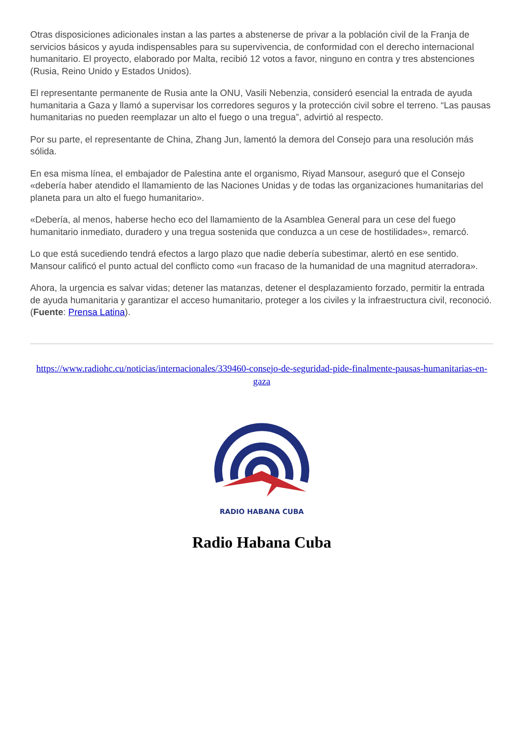Otras disposiciones adicionales instan a las partes a abstenerse de privar a la población civil de la Franja de servicios básicos y ayuda indispensables para su supervivencia, de conformidad con el derecho internacional humanitario. El proyecto, elaborado por Malta, recibió 12 votos a favor, ninguno en contra y tres abstenciones (Rusia, Reino Unido y Estados Unidos).
El representante permanente de Rusia ante la ONU, Vasili Nebenzia, consideró esencial la entrada de ayuda humanitaria a Gaza y llamó a supervisar los corredores seguros y la protección civil sobre el terreno. “Las pausas humanitarias no pueden reemplazar un alto el fuego o una tregua”, advirtió al respecto.
Por su parte, el representante de China, Zhang Jun, lamentó la demora del Consejo para una resolución más sólida.
En esa misma línea, el embajador de Palestina ante el organismo, Riyad Mansour, aseguró que el Consejo «debería haber atendido el llamamiento de las Naciones Unidas y de todas las organizaciones humanitarias del planeta para un alto el fuego humanitario».
«Debería, al menos, haberse hecho eco del llamamiento de la Asamblea General para un cese del fuego humanitario inmediato, duradero y una tregua sostenida que conduzca a un cese de hostilidades», remarcó.
Lo que está sucediendo tendrá efectos a largo plazo que nadie debería subestimar, alertó en ese sentido. Mansour calificó el punto actual del conflicto como «un fracaso de la humanidad de una magnitud aterradora».
Ahora, la urgencia es salvar vidas; detener las matanzas, detener el desplazamiento forzado, permitir la entrada de ayuda humanitaria y garantizar el acceso humanitario, proteger a los civiles y la infraestructura civil, reconoció. (Fuente: Prensa Latina).
https://www.radiohc.cu/noticias/internacionales/339460-consejo-de-seguridad-pide-finalmente-pausas-humanitarias-en-gaza
RADIO HABANA CUBA
Radio Habana Cuba